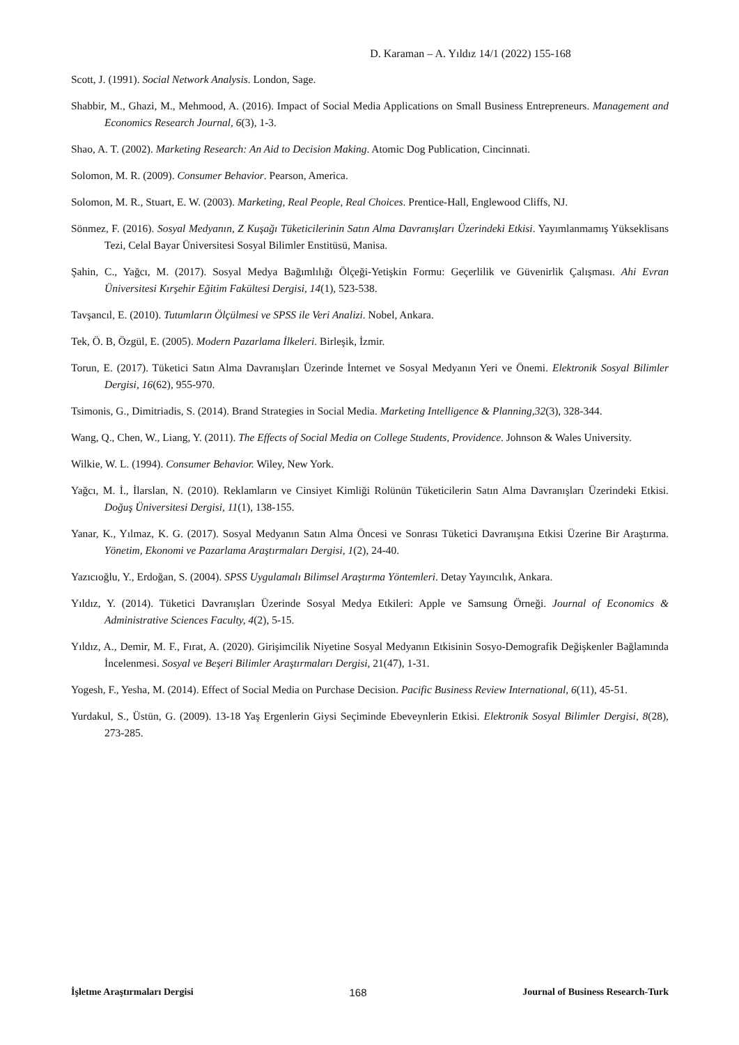D. Karaman – A. Yıldız 14/1 (2022) 155-168
Scott, J. (1991). Social Network Analysis. London, Sage.
Shabbir, M., Ghazi, M., Mehmood, A. (2016). Impact of Social Media Applications on Small Business Entrepreneurs. Management and Economics Research Journal, 6(3), 1-3.
Shao, A. T. (2002). Marketing Research: An Aid to Decision Making. Atomic Dog Publication, Cincinnati.
Solomon, M. R. (2009). Consumer Behavior. Pearson, America.
Solomon, M. R., Stuart, E. W. (2003). Marketing, Real People, Real Choices. Prentice-Hall, Englewood Cliffs, NJ.
Sönmez, F. (2016). Sosyal Medyanın, Z Kuşağı Tüketicilerinin Satın Alma Davranışları Üzerindeki Etkisi. Yayımlanmamış Yükseklisans Tezi, Celal Bayar Üniversitesi Sosyal Bilimler Enstitüsü, Manisa.
Şahin, C., Yağcı, M. (2017). Sosyal Medya Bağımlılığı Ölçeği-Yetişkin Formu: Geçerlilik ve Güvenirlik Çalışması. Ahi Evran Üniversitesi Kırşehir Eğitim Fakültesi Dergisi, 14(1), 523-538.
Tavşancıl, E. (2010). Tutumların Ölçülmesi ve SPSS ile Veri Analizi. Nobel, Ankara.
Tek, Ö. B, Özgül, E. (2005). Modern Pazarlama İlkeleri. Birleşik, İzmir.
Torun, E. (2017). Tüketici Satın Alma Davranışları Üzerinde İnternet ve Sosyal Medyanın Yeri ve Önemi. Elektronik Sosyal Bilimler Dergisi, 16(62), 955-970.
Tsimonis, G., Dimitriadis, S. (2014). Brand Strategies in Social Media. Marketing Intelligence & Planning,32(3), 328-344.
Wang, Q., Chen, W., Liang, Y. (2011). The Effects of Social Media on College Students, Providence. Johnson & Wales University.
Wilkie, W. L. (1994). Consumer Behavior. Wiley, New York.
Yağcı, M. İ., İlarslan, N. (2010). Reklamların ve Cinsiyet Kimliği Rolünün Tüketicilerin Satın Alma Davranışları Üzerindeki Etkisi. Doğuş Üniversitesi Dergisi, 11(1), 138-155.
Yanar, K., Yılmaz, K. G. (2017). Sosyal Medyanın Satın Alma Öncesi ve Sonrası Tüketici Davranışına Etkisi Üzerine Bir Araştırma. Yönetim, Ekonomi ve Pazarlama Araştırmaları Dergisi, 1(2), 24-40.
Yazıcıoğlu, Y., Erdoğan, S. (2004). SPSS Uygulamalı Bilimsel Araştırma Yöntemleri. Detay Yayıncılık, Ankara.
Yıldız, Y. (2014). Tüketici Davranışları Üzerinde Sosyal Medya Etkileri: Apple ve Samsung Örneği. Journal of Economics & Administrative Sciences Faculty, 4(2), 5-15.
Yıldız, A., Demir, M. F., Fırat, A. (2020). Girişimcilik Niyetine Sosyal Medyanın Etkisinin Sosyo-Demografik Değişkenler Bağlamında İncelenmesi. Sosyal ve Beşeri Bilimler Araştırmaları Dergisi, 21(47), 1-31.
Yogesh, F., Yesha, M. (2014). Effect of Social Media on Purchase Decision. Pacific Business Review International, 6(11), 45-51.
Yurdakul, S., Üstün, G. (2009). 13-18 Yaş Ergenlerin Giysi Seçiminde Ebeveynlerin Etkisi. Elektronik Sosyal Bilimler Dergisi, 8(28), 273-285.
İşletme Araştırmaları Dergisi 168 Journal of Business Research-Turk